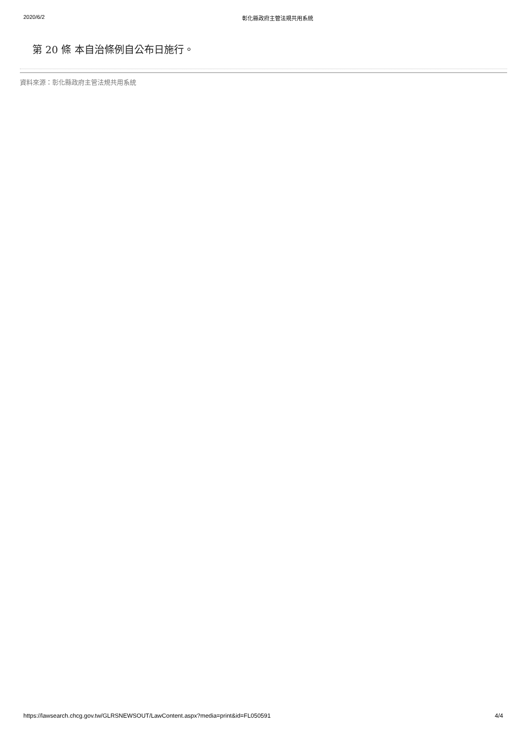2020/6/2 彰化縣政府主管法規共用系統
第 20 條 本自治條例自公布日施行。
資料來源：彰化縣政府主管法規共用系統
https://lawsearch.chcg.gov.tw/GLRSNEWSOUT/LawContent.aspx?media=print&id=FL050591 4/4